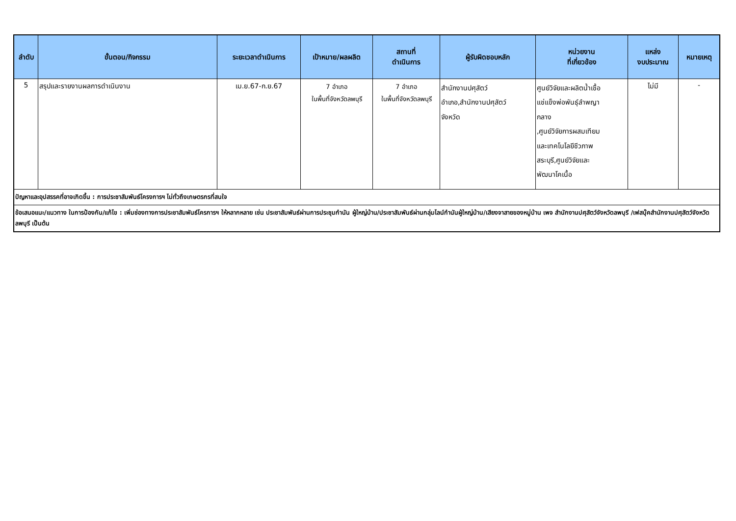| ลำดับ | ขั้นตอน/กิจกรรม | ระยะเวลาดำเนินการ | เป้าหมาย/ผลผลิต | สถานที่ ดำเนินการ | ผู้รับผิดชอบหลัก | หน่วยงาน ที่เกี่ยวข้อง | แหล่ง งบประมาณ | หมายเหตุ |
| --- | --- | --- | --- | --- | --- | --- | --- | --- |
| 5 | สรุปและรายงานผลการดำเนินงาน | เม.ย.67-ก.ย.67 | 7 อำเภอ ในพื้นที่จังหวัดลพบุรี | 7 อำเภอ ในพื้นที่จังหวัดลพบุรี | สำนักงานปศุสัตว์ อำเภอ,สำนักงานปศุสัตว์ จังหวัด | ศูนย์วิจัยและผลิตน้ำเชื้อ แช่แข็งพ่อพันธุ์ลำพญา กลาง ,ศูนย์วิจัยการผสมเทียม และเทคโนโลยีชีวภาพ สระบุรี,ศูนย์วิจัยและ พัฒนาโคเนื้อ | ไม่มี | - |
| ปัญหาและอุปสรรคที่อาจเกิดขึ้น : การประชาสัมพันธ์โครงการฯ ไม่ทั่วถึงเกษตรกรที่สนใจ | | | | | | | | |
| ข้อเสนอแนะ/แนวทาง ในการป้องกัน/แก้ไข : เพิ่มช่องทางการประชาสัมพันธ์โครการฯ ให้หลากหลาย เช่น ประชาสัมพันธ์ผ่านการประชุมกำนัน ผู้ใหญ่บ้าน/ประชาสัมพันธ์ผ่านกลุ่มไลน์กำนันผู้ใหญ่บ้าน/เสียงจาสายของหมู่บ้าน เพจ สำนักงานปศุสัตว์จังหวัดลพบุรี /เฟสบุ๊คสำนักงานปศุสัตว์จังหวัดลพบุรี เป็นต้น | | | | | | | | |